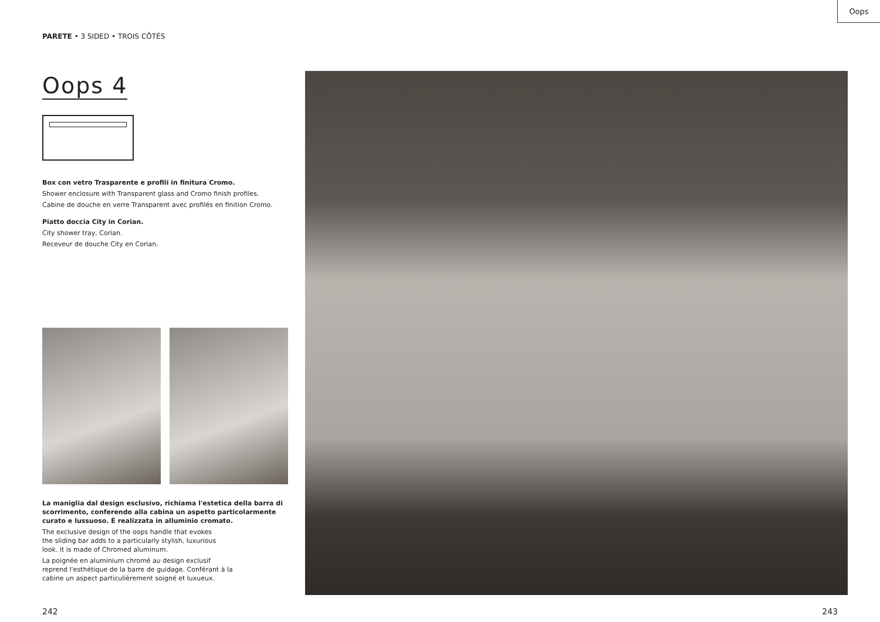Oops
PARETE • 3 SIDED • TROIS CÔTÉS
Oops 4
Box con vetro Trasparente e profili in finitura Cromo.
Shower enclosure with Transparent glass and Cromo finish profiles.
Cabine de douche en verre Transparent avec profilés en finition Cromo.
Piatto doccia City in Corian.
City shower tray, Corian.
Receveur de douche City en Corian.
La maniglia dal design esclusivo, richiama l'estetica della barra di scorrimento, conferendo alla cabina un aspetto particolarmente curato e lussuoso. È realizzata in alluminio cromato.
The exclusive design of the oops handle that evokes
the sliding bar adds to a particularly stylish, luxurious
look. it is made of Chromed aluminum.
La poignée en aluminium chromé au design exclusif
reprend l'esthétique de la barre de guidage. Conférant à la
cabine un aspect particulièrement soigné et luxueux.
242 243